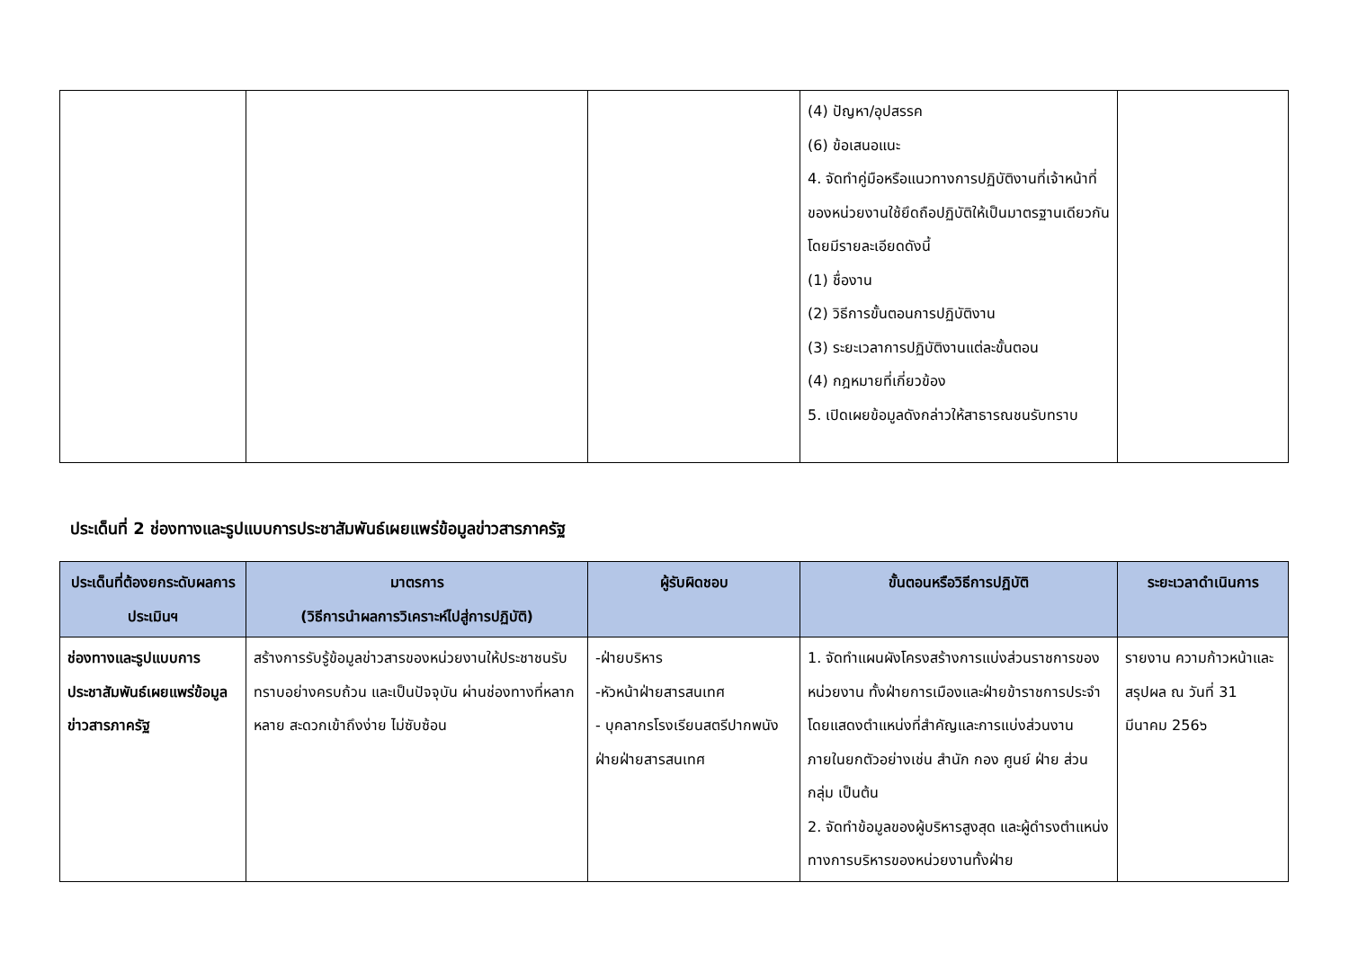| | | | (4) ปัญหา/อุปสรรค (6) ข้อเสนอแนะ 4. จัดทำคู่มือหรือแนวทางการปฏิบัติงานที่เจ้าหน้าที่ของหน่วยงานใช้ยึดถือปฏิบัติให้เป็นมาตรฐานเดียวกัน โดยมีรายละเอียดดังนี้ (1) ชื่องาน (2) วิธีการขั้นตอนการปฏิบัติงาน (3) ระยะเวลาการปฏิบัติงานแต่ละขั้นตอน (4) กฎหมายที่เกี่ยวข้อง 5. เปิดเผยข้อมูลดังกล่าวให้สาธารณชนรับทราบ | |
ประเด็นที่ 2 ช่องทางและรูปแบบการประชาสัมพันธ์เผยแพร่ข้อมูลข่าวสารภาครัฐ
| ประเด็นที่ต้องยกระดับผลการประเมินฯ | มาตรการ (วิธีการนำผลการวิเคราะห์ไปสู่การปฏิบัติ) | ผู้รับผิดชอบ | ขั้นตอนหรือวิธีการปฏิบัติ | ระยะเวลาดำเนินการ |
| --- | --- | --- | --- | --- |
| ช่องทางและรูปแบบการประชาสัมพันธ์เผยแพร่ข้อมูลข่าวสารภาครัฐ | สร้างการรับรู้ข้อมูลข่าวสารของหน่วยงานให้ประชาชนรับทราบอย่างครบถ้วน และเป็นปัจจุบัน ผ่านช่องทางที่หลากหลาย สะดวกเข้าถึงง่าย ไม่ซับซ้อน | -ฝ่ายบริหาร -หัวหน้าฝ่ายสารสนเทศ - บุคลากรโรงเรียนสตรีปากพนังฝ่ายฝ่ายสารสนเทศ | 1. จัดทำแผนผังโครงสร้างการแบ่งส่วนราชการของหน่วยงาน ทั้งฝ่ายการเมืองและฝ่ายข้าราชการประจำ โดยแสดงตำแหน่งที่สำคัญและการแบ่งส่วนงานภายในยกตัวอย่างเช่น สำนัก กอง ศูนย์ ฝ่าย ส่วน กลุ่ม เป็นต้น 2. จัดทำข้อมูลของผู้บริหารสูงสุด และผู้ดำรงตำแหน่งทางการบริหารของหน่วยงานทั้งฝ่าย | รายงาน ความก้าวหน้าและสรุปผล ณ วันที่ 31 มีนาคม 256๖ |